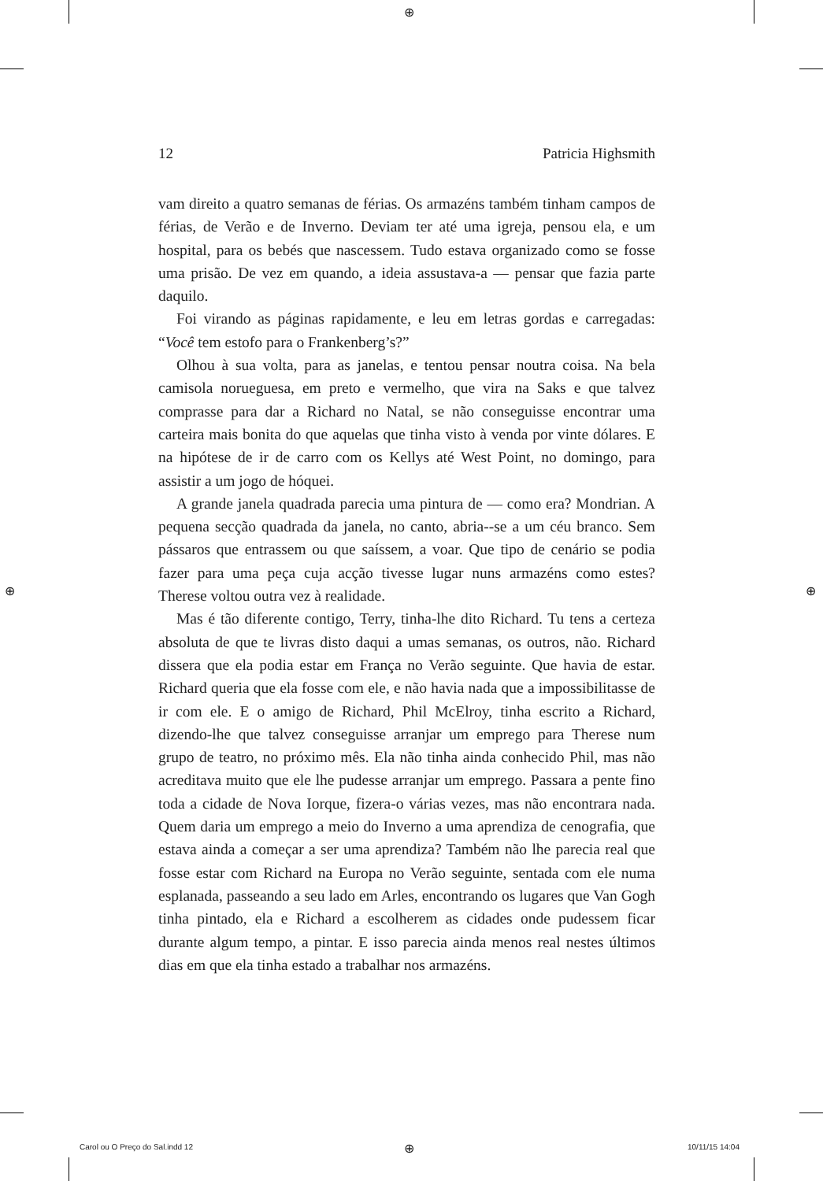⊕
⊕ ⊕
⊕
12 Patricia Highsmith
vam direito a quatro semanas de férias. Os armazéns também tinham campos de férias, de Verão e de Inverno. Deviam ter até uma igreja, pensou ela, e um hospital, para os bebés que nascessem. Tudo estava organizado como se fosse uma prisão. De vez em quando, a ideia assustava-a — pensar que fazia parte daquilo.
Foi virando as páginas rapidamente, e leu em letras gordas e carregadas: “Você tem estofo para o Frankenberg’s?”
Olhou à sua volta, para as janelas, e tentou pensar noutra coisa. Na bela camisola norueguesa, em preto e vermelho, que vira na Saks e que talvez comprasse para dar a Richard no Natal, se não conseguisse encontrar uma carteira mais bonita do que aquelas que tinha visto à venda por vinte dólares. E na hipótese de ir de carro com os Kellys até West Point, no domingo, para assistir a um jogo de hóquei.
A grande janela quadrada parecia uma pintura de — como era? Mondrian. A pequena secção quadrada da janela, no canto, abria--se a um céu branco. Sem pássaros que entrassem ou que saíssem, a voar. Que tipo de cenário se podia fazer para uma peça cuja acção tivesse lugar nuns armazéns como estes? Therese voltou outra vez à realidade.
Mas é tão diferente contigo, Terry, tinha-lhe dito Richard. Tu tens a certeza absoluta de que te livras disto daqui a umas semanas, os outros, não. Richard dissera que ela podia estar em França no Verão seguinte. Que havia de estar. Richard queria que ela fosse com ele, e não havia nada que a impossibilitasse de ir com ele. E o amigo de Richard, Phil McElroy, tinha escrito a Richard, dizendo-lhe que talvez conseguisse arranjar um emprego para Therese num grupo de teatro, no próximo mês. Ela não tinha ainda conhecido Phil, mas não acreditava muito que ele lhe pudesse arranjar um emprego. Passara a pente fino toda a cidade de Nova Iorque, fizera-o várias vezes, mas não encontrara nada. Quem daria um emprego a meio do Inverno a uma aprendiza de cenografia, que estava ainda a começar a ser uma aprendiza? Também não lhe parecia real que fosse estar com Richard na Europa no Verão seguinte, sentada com ele numa esplanada, passeando a seu lado em Arles, encontrando os lugares que Van Gogh tinha pintado, ela e Richard a escolherem as cidades onde pudessem ficar durante algum tempo, a pintar. E isso parecia ainda menos real nestes últimos dias em que ela tinha estado a trabalhar nos armazéns.
Carol ou O Preço do Sal.indd 12 10/11/15 14:04